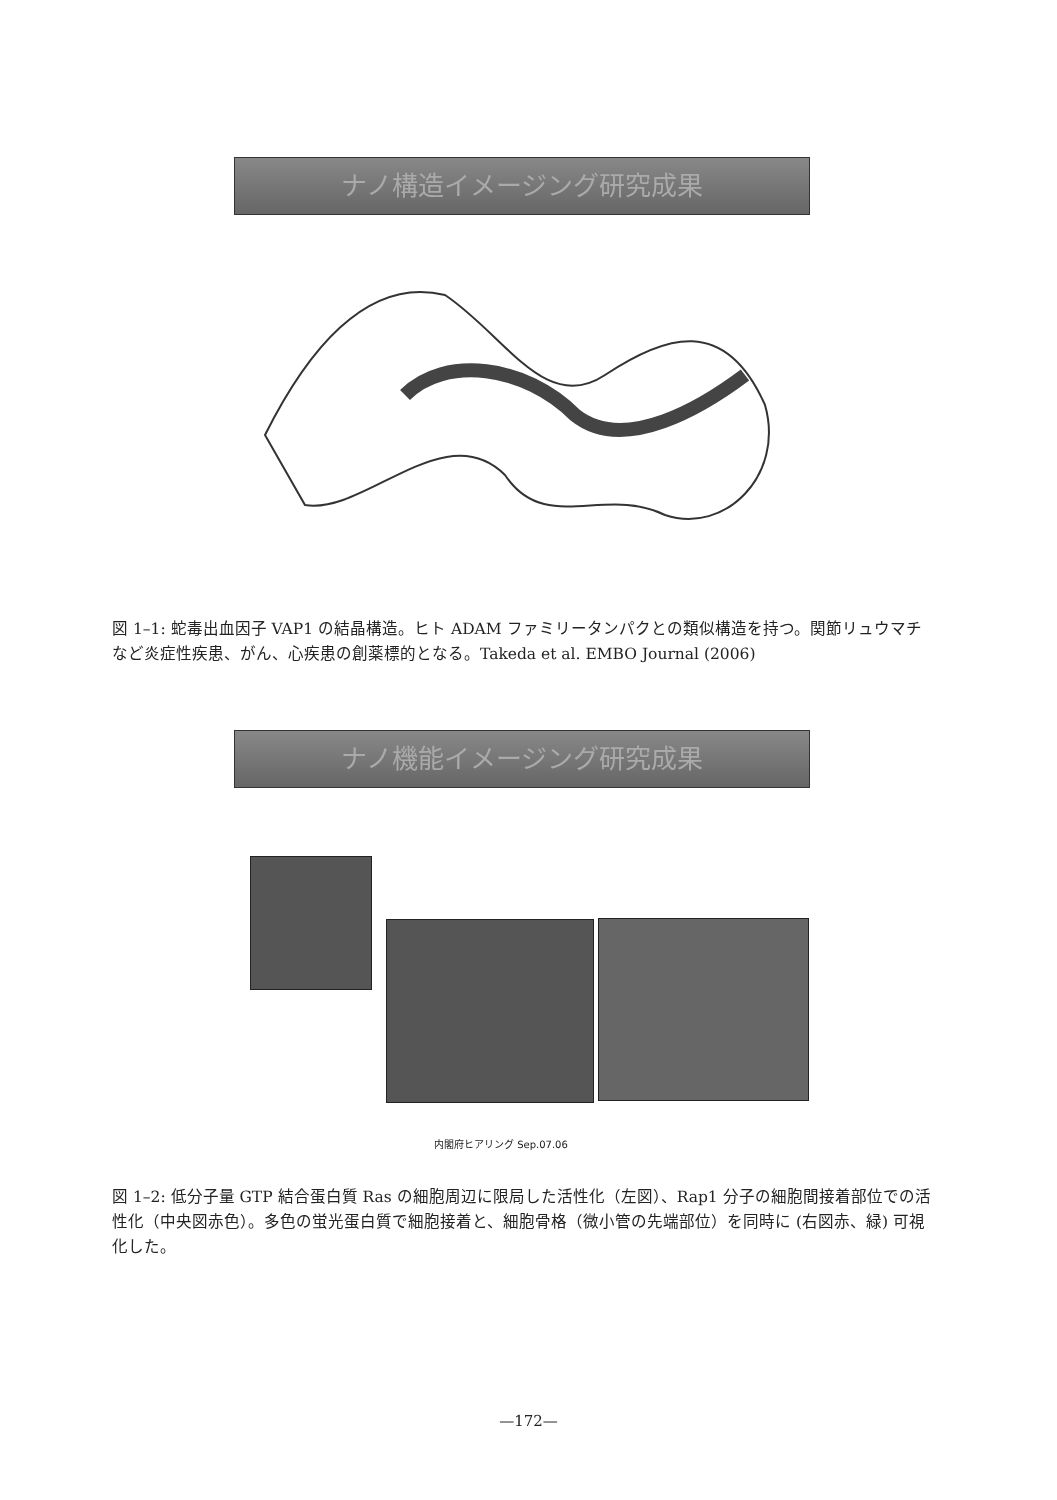ナノ構造イメージング研究成果
図 1–1: 蛇毒出血因子 VAP1 の結晶構造。ヒト ADAM ファミリータンパクとの類似構造を持つ。関節リュウマチなど炎症性疾患、がん、心疾患の創薬標的となる。Takeda et al. EMBO Journal (2006)
ナノ機能イメージング研究成果
内閣府ヒアリング Sep.07.06
図 1–2: 低分子量 GTP 結合蛋白質 Ras の細胞周辺に限局した活性化（左図）、Rap1 分子の細胞間接着部位での活性化（中央図赤色）。多色の蛍光蛋白質で細胞接着と、細胞骨格（微小管の先端部位）を同時に (右図赤、緑) 可視化した。
—172—